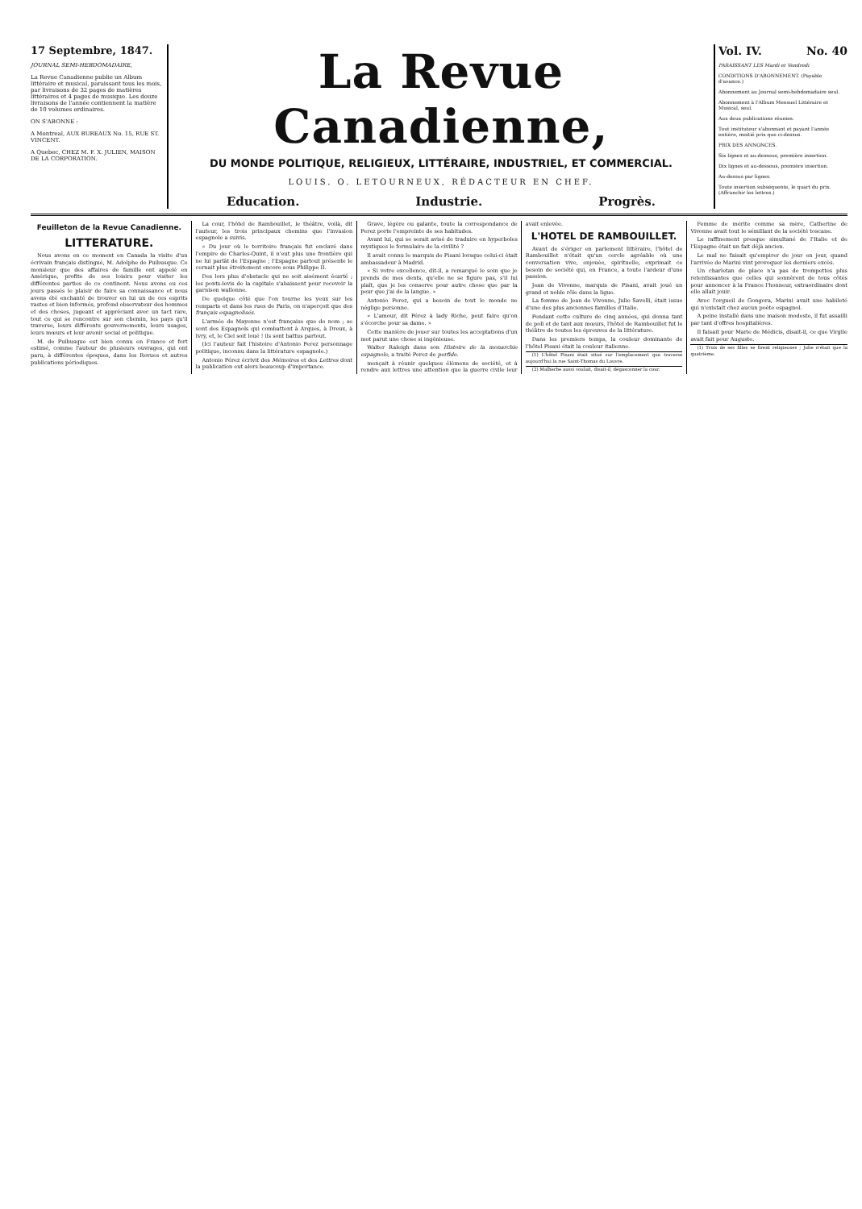17 Septembre, 1847.
JOURNAL SEMI-HEBDOMADAIRE,
La Revue Canadienne publie un Album littéraire et musical, paraissant tous les mois, par livraisons de 32 pages de matières littéraires et 4 pages de musique. Les douze livraisons de l'année contiennent la matière de 10 volumes ordinaires.
ON S'ABONNE :
A Montreal, AUX BUREAUX No. 15, RUE ST. VINCENT.
A Quebec, CHEZ M. F. X. JULIEN, MAISON DE LA CORPORATION.
La Revue Canadienne,
DU MONDE POLITIQUE, RELIGIEUX, LITTÉRAIRE, INDUSTRIEL, ET COMMERCIAL.
LOUIS. O. LETOURNEUX, RÉDACTEUR EN CHEF.
Education. Industrie. Progrès.
Vol. IV. No. 40
PARAISSANT LES Mardi et Vendredi
CONDITIONS D'ABONNEMENT. (Payable d'avance.)
Abonnement au Journal semi-hebdomadaire seul.
Abonnement à l'Album Mensuel Littéraire et Musical, seul.
Aux deux publications réunies.
Tout instituteur s'abonnant et payant l'année entière, moitié prix que ci-dessus.
PRIX DES ANNONCES.
Six lignes et au-dessous, première insertion.
Dix lignes et au-dessous, première insertion.
Au-dessus par lignes.
Toute insertion subséquente, le quart du prix. (Affranchir les lettres.)
Feuilleton de la Revue Canadienne.
LITTERATURE.
Nous avons en ce moment en Canada la visite d'un écrivain français distingué, M. Adolphe de Puibusque. Ce monsieur que des affaires de famille ont appelé en Amérique, profite de ses loisirs pour visiter les différentes parties de ce continent. Nous avons eu ces jours passés le plaisir de faire sa connaissance et nous avons été enchanté de trouver en lui un de ces esprits vastes et bien informés, profond observateur des hommes et des choses, jugeant et appréciant avec un tact rare, tout ce qui se rencontre sur son chemin, les pays qu'il traverse, leurs différents gouvernements, leurs usages, leurs mœurs et leur avenir social et politique.
M. de Puibusque est bien connu en France et fort estimé, comme l'auteur de plusieurs ouvrages, qui ont paru, à différentes époques, dans les Revues et autres publications périodiques.
La cour, l'hôtel de Rambouillet, le théâtre, voilà, dit l'auteur, les trois principaux chemins que l'invasion espagnole a suivis.
« Du jour où le territoire français fut enclavé dans l'empire de Charles-Quint, il n'eut plus une frontière qui ne lui parlât de l'Espagne ; l'Espagne partout présente le cernait plus étroitement encore sous Philippe II.
Des lors plus d'obstacle qui ne soit aisément écarté ; les ponts-levis de la capitale s'abaissent pour recevoir la garnison wallonne.
De quelque côté que l'on tourne les yeux sur les remparts et dans les rues de Paris, on n'aperçoit que des français espagnolisés.
L'armée de Mayenne n'est française que de nom ; se sont des Espagnols qui combattent à Arques, à Dreux, à Ivry, et, le Ciel soit loué ! ils sont battus partout.
(Ici l'auteur fait l'histoire d'Antonio Perez personnage politique, inconnu dans la littérature espagnole.)
Antonio Pérez écrivit des Mémoires et des Lettres dont la publication eut alors beaucoup d'importance.
Grave, légère ou galante, toute la correspondance de Perez porte l'empreinte de ses habitudes.
Avant lui, qui se serait avisé de traduire en hyperboles mystiques le formulaire de la civilité ?
Il avait connu le marquis de Pisani lorsque celui-ci était ambassadeur à Madrid.
« Si votre excellence, dit-il, a remarqué le soin que je prends de mes dents, qu'elle ne se figure pas, s'il lui plaît, que je les conserve pour autre chose que par la peur que j'ai de la langue. »
Antonio Perez, qui a besoin de tout le monde ne néglige personne.
« L'amour, dit Pérez à lady Riche, peut faire qu'on s'écorche pour sa dame. »
Cette manière de jouer sur toutes les acceptations d'un mot parut une chose si ingénieuse.
Walter Raleigh dans son Histoire de la monarchie espagnole, a traité Perez de perfide.
mençait à réunir quelques élémens de société, et à rendre aux lettres une attention que la guerre civile leur avait enlevée.
L'HOTEL DE RAMBOUILLET.
Avant de s'ériger en parlement littéraire, l'hôtel de Rambouillet n'était qu'un cercle agréable où une conversation vive, enjouée, spirituelle, exprimait ce besoin de société qui, en France, a toute l'ardeur d'une passion.
Jean de Vivonne, marquis de Pisani, avait joué un grand et noble rôle dans la ligue.
La femme de Jean de Vivonne, Julie Savelli, était issue d'une des plus anciennes familles d'Italie.
Pendant cette culture de cinq années, qui donna tant de poli et de tant aux mœurs, l'hôtel de Rambouillet fut le théâtre de toutes les épreuves de la littérature.
Dans les premiers temps, la couleur dominante de l'hôtel Pisani était la couleur italienne.
(1) L'hôtel Pisani était situé sur l'emplacement que traverse aujourd'hui la rue Saint-Thomas du Louvre.
(2) Malherbe aussi voulait, disait-il, dégasconner la cour.
Femme de mérite comme sa mère, Catherine de Vivonne avait tout le sémillant de la société toscane.
Le raffinement presque simultané de l'Italie et de l'Espagne était un fait déjà ancien.
Le mal ne faisait qu'empirer de jour en jour, quand l'arrivée de Marini vint provoquer les derniers excès.
Un charletan de place n'a pas de trompettes plus retentissantes que celles qui sonnèrent de tous côtés pour annoncer à la France l'honneur, extraordinaire dont elle allait jouir.
Avec l'orgueil de Gongora, Marini avait une habileté qui n'existait chez aucun poète espagnol.
A peine installé dans une maison modeste, il fut assailli par tant d'offres hospitalières.
Il faisait pour Marie de Médicis, disait-il, ce que Virgile avait fait pour Auguste.
(1) Trois de ses filles se firent religieuses ; Julie n'était que la quatrième.